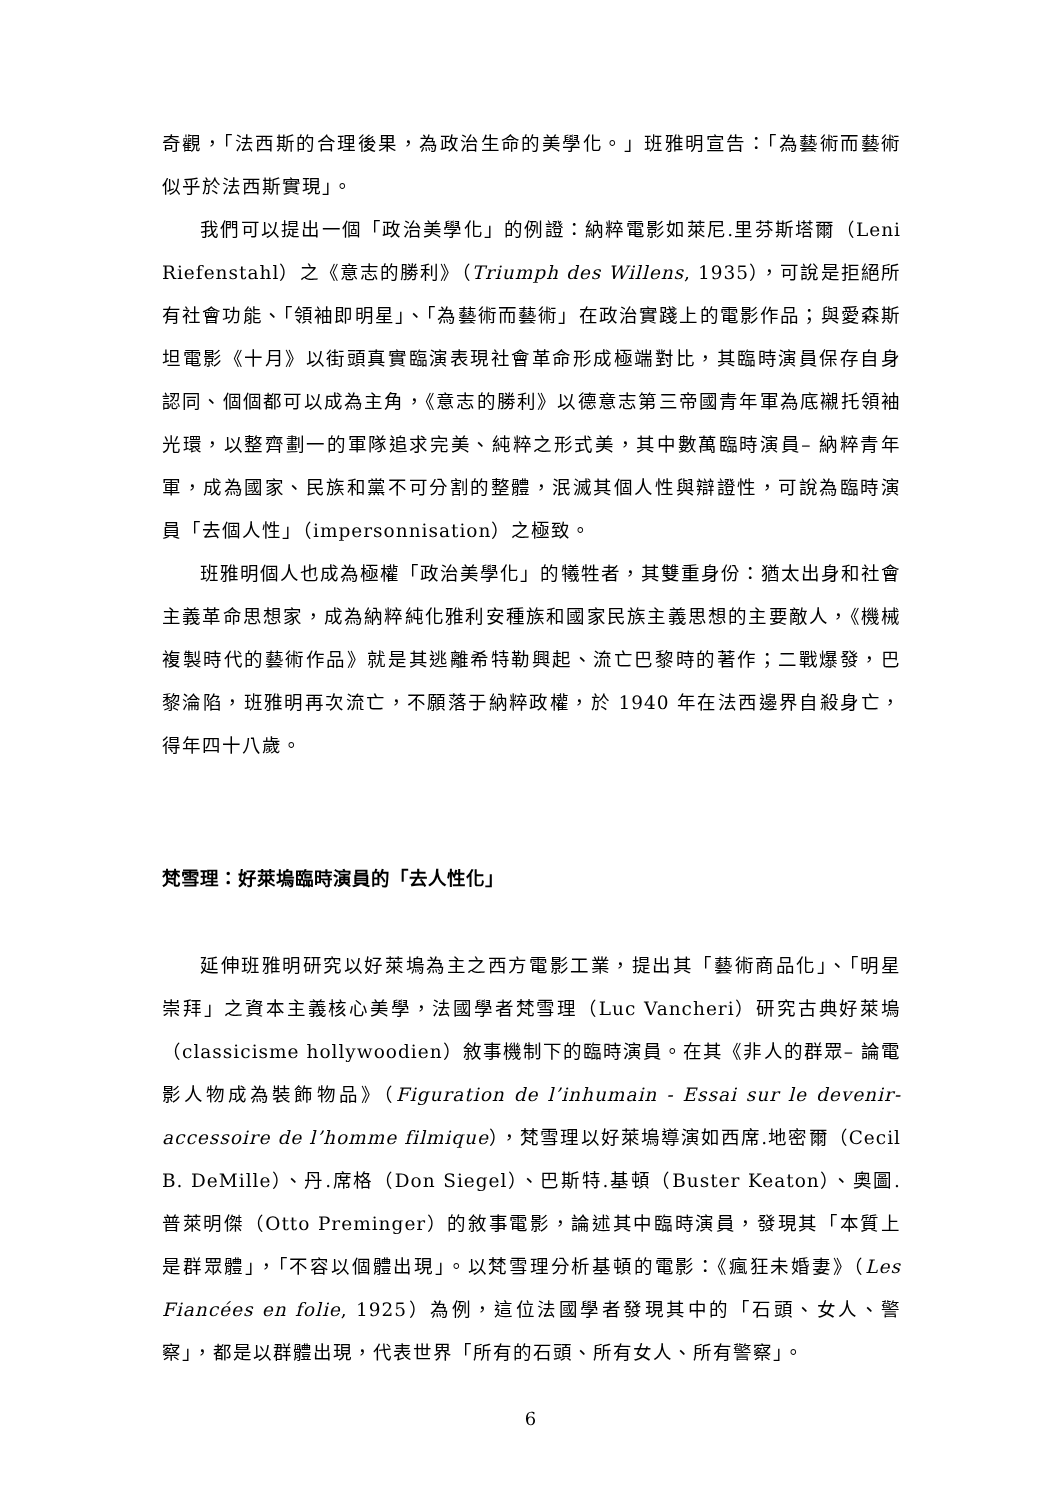奇觀，「法西斯的合理後果，為政治生命的美學化。」班雅明宣告：「為藝術而藝術似乎於法西斯實現」。
我們可以提出一個「政治美學化」的例證：納粹電影如萊尼.里芬斯塔爾（Leni Riefenstahl）之《意志的勝利》（Triumph des Willens, 1935），可說是拒絕所有社會功能、「領袖即明星」、「為藝術而藝術」在政治實踐上的電影作品；與愛森斯坦電影《十月》以街頭真實臨演表現社會革命形成極端對比，其臨時演員保存自身認同、個個都可以成為主角，《意志的勝利》以德意志第三帝國青年軍為底襯托領袖光環，以整齊劃一的軍隊追求完美、純粹之形式美，其中數萬臨時演員– 納粹青年軍，成為國家、民族和黨不可分割的整體，泯滅其個人性與辯證性，可說為臨時演員「去個人性」（impersonnisation）之極致。
班雅明個人也成為極權「政治美學化」的犧牲者，其雙重身份：猶太出身和社會主義革命思想家，成為納粹純化雅利安種族和國家民族主義思想的主要敵人，《機械複製時代的藝術作品》就是其逃離希特勒興起、流亡巴黎時的著作；二戰爆發，巴黎淪陷，班雅明再次流亡，不願落于納粹政權，於 1940 年在法西邊界自殺身亡，得年四十八歲。
梵雪理：好萊塢臨時演員的「去人性化」
延伸班雅明研究以好萊塢為主之西方電影工業，提出其「藝術商品化」、「明星崇拜」之資本主義核心美學，法國學者梵雪理（Luc Vancheri）研究古典好萊塢（classicisme hollywoodien）敘事機制下的臨時演員。在其《非人的群眾– 論電影人物成為裝飾物品》（Figuration de l’inhumain - Essai sur le devenir-accessoire de l’homme filmique），梵雪理以好萊塢導演如西席.地密爾（Cecil B. DeMille）、丹.席格（Don Siegel）、巴斯特.基頓（Buster Keaton）、奧圖.普萊明傑（Otto Preminger）的敘事電影，論述其中臨時演員，發現其「本質上是群眾體」，「不容以個體出現」。以梵雪理分析基頓的電影：《瘋狂未婚妻》（Les Fiancées en folie, 1925）為例，這位法國學者發現其中的「石頭、女人、警察」，都是以群體出現，代表世界「所有的石頭、所有女人、所有警察」。
6